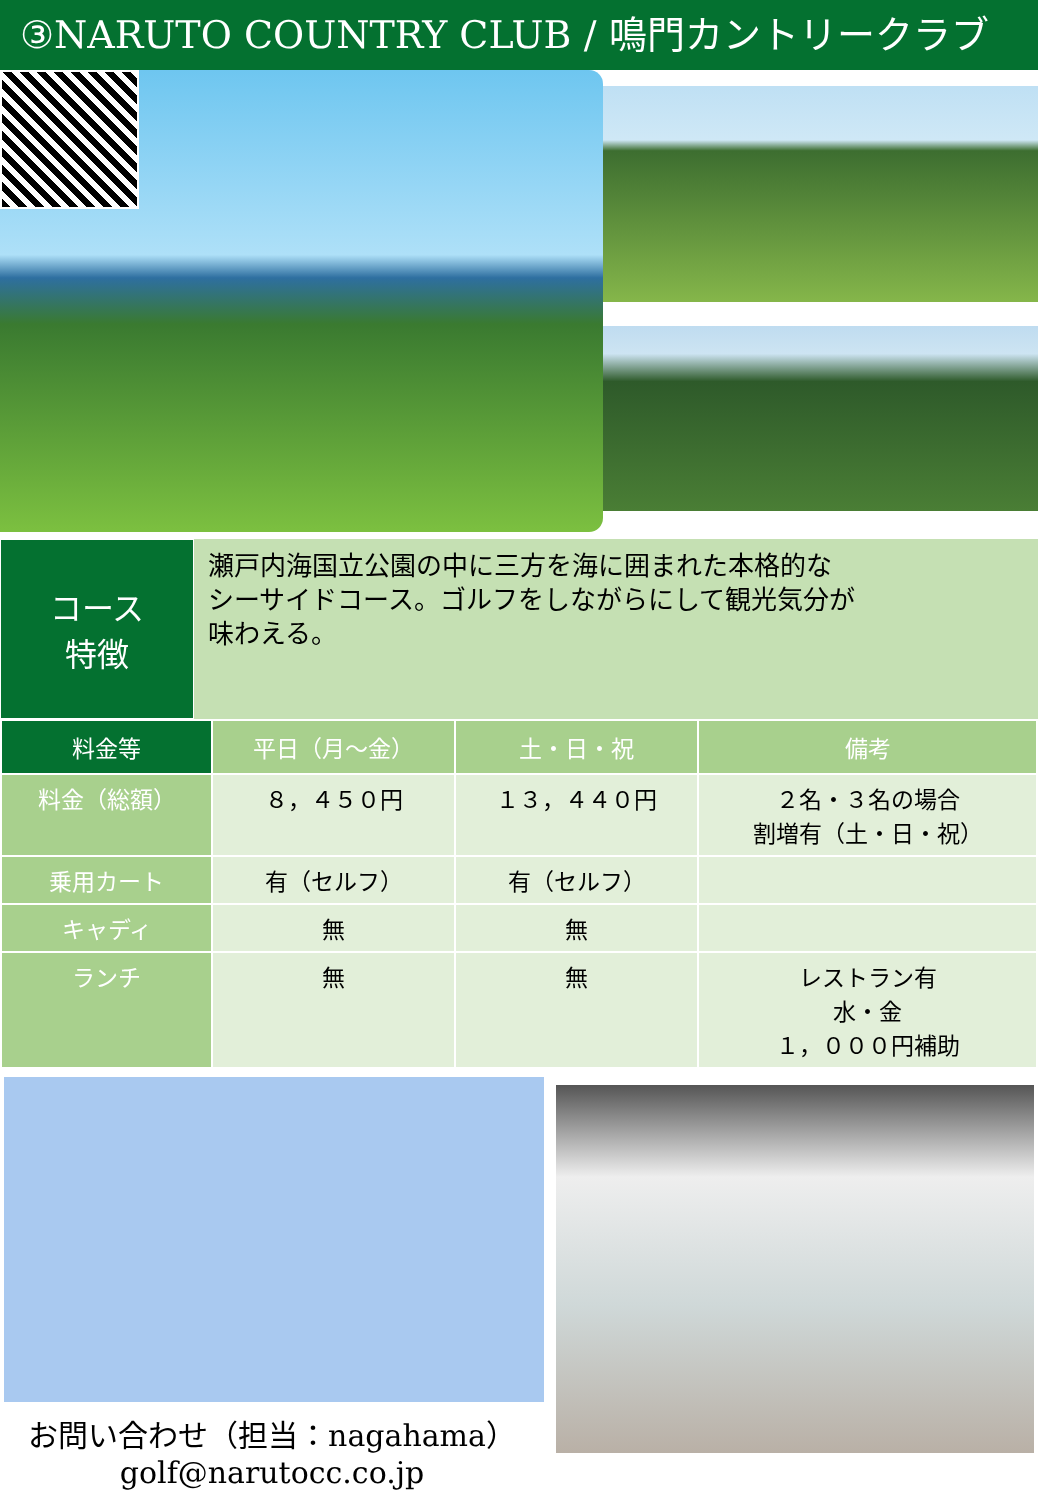③NARUTO COUNTRY CLUB / 鳴門カントリークラブ
コース
特徴
瀬戸内海国立公園の中に三方を海に囲まれた本格的な
シーサイドコース。ゴルフをしながらにして観光気分が
味わえる。
| 料金等 | 平日（月～金） | 土・日・祝 | 備考 |
| --- | --- | --- | --- |
| 料金（総額） | ８，４５０円 | １３，４４０円 | ２名・３名の場合 割増有（土・日・祝） |
| 乗用カート | 有（セルフ） | 有（セルフ） | |
| キャディ | 無 | 無 | |
| ランチ | 無 | 無 | レストラン有 水・金 １，０００円補助 |
お問い合わせ（担当：nagahama）
golf@narutocc.co.jp